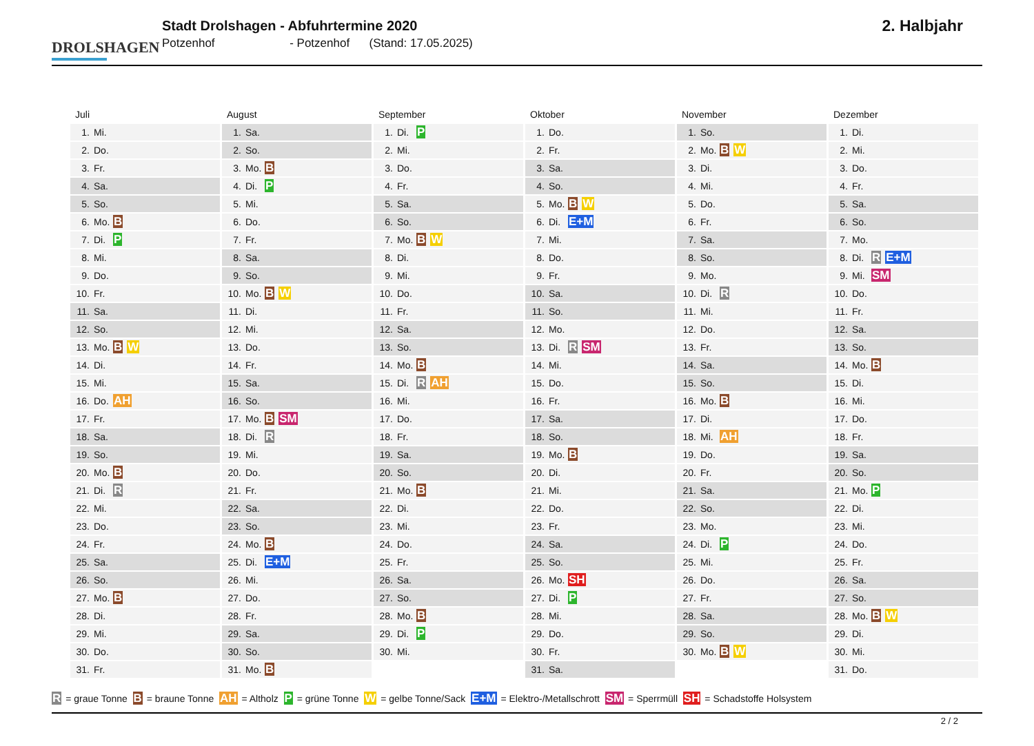DROLSHAGEN
Stadt Drolshagen - Abfuhrtermine 2020
Potzenhof - Potzenhof (Stand: 17.05.2025)
2. Halbjahr
Juli
| 1. | Mi. | |
| 2. | Do. | |
| 3. | Fr. | |
| 4. | Sa. | |
| 5. | So. | |
| 6. | Mo. | B |
| 7. | Di. | P |
| 8. | Mi. | |
| 9. | Do. | |
| 10. | Fr. | |
| 11. | Sa. | |
| 12. | So. | |
| 13. | Mo. | B W |
| 14. | Di. | |
| 15. | Mi. | |
| 16. | Do. | AH |
| 17. | Fr. | |
| 18. | Sa. | |
| 19. | So. | |
| 20. | Mo. | B |
| 21. | Di. | R |
| 22. | Mi. | |
| 23. | Do. | |
| 24. | Fr. | |
| 25. | Sa. | |
| 26. | So. | |
| 27. | Mo. | B |
| 28. | Di. | |
| 29. | Mi. | |
| 30. | Do. | |
| 31. | Fr. | |
August
| 1. | Sa. | |
| 2. | So. | |
| 3. | Mo. | B |
| 4. | Di. | P |
| 5. | Mi. | |
| 6. | Do. | |
| 7. | Fr. | |
| 8. | Sa. | |
| 9. | So. | |
| 10. | Mo. | B W |
| 11. | Di. | |
| 12. | Mi. | |
| 13. | Do. | |
| 14. | Fr. | |
| 15. | Sa. | |
| 16. | So. | |
| 17. | Mo. | B SM |
| 18. | Di. | R |
| 19. | Mi. | |
| 20. | Do. | |
| 21. | Fr. | |
| 22. | Sa. | |
| 23. | So. | |
| 24. | Mo. | B |
| 25. | Di. | E+M |
| 26. | Mi. | |
| 27. | Do. | |
| 28. | Fr. | |
| 29. | Sa. | |
| 30. | So. | |
| 31. | Mo. | B |
September
| 1. | Di. | P |
| 2. | Mi. | |
| 3. | Do. | |
| 4. | Fr. | |
| 5. | Sa. | |
| 6. | So. | |
| 7. | Mo. | B W |
| 8. | Di. | |
| 9. | Mi. | |
| 10. | Do. | |
| 11. | Fr. | |
| 12. | Sa. | |
| 13. | So. | |
| 14. | Mo. | B |
| 15. | Di. | R AH |
| 16. | Mi. | |
| 17. | Do. | |
| 18. | Fr. | |
| 19. | Sa. | |
| 20. | So. | |
| 21. | Mo. | B |
| 22. | Di. | |
| 23. | Mi. | |
| 24. | Do. | |
| 25. | Fr. | |
| 26. | Sa. | |
| 27. | So. | |
| 28. | Mo. | B |
| 29. | Di. | P |
| 30. | Mi. | |
Oktober
| 1. | Do. | |
| 2. | Fr. | |
| 3. | Sa. | |
| 4. | So. | |
| 5. | Mo. | B W |
| 6. | Di. | E+M |
| 7. | Mi. | |
| 8. | Do. | |
| 9. | Fr. | |
| 10. | Sa. | |
| 11. | So. | |
| 12. | Mo. | |
| 13. | Di. | R SM |
| 14. | Mi. | |
| 15. | Do. | |
| 16. | Fr. | |
| 17. | Sa. | |
| 18. | So. | |
| 19. | Mo. | B |
| 20. | Di. | |
| 21. | Mi. | |
| 22. | Do. | |
| 23. | Fr. | |
| 24. | Sa. | |
| 25. | So. | |
| 26. | Mo. | SH |
| 27. | Di. | P |
| 28. | Mi. | |
| 29. | Do. | |
| 30. | Fr. | |
| 31. | Sa. | |
November
| 1. | So. | |
| 2. | Mo. | B W |
| 3. | Di. | |
| 4. | Mi. | |
| 5. | Do. | |
| 6. | Fr. | |
| 7. | Sa. | |
| 8. | So. | |
| 9. | Mo. | |
| 10. | Di. | R |
| 11. | Mi. | |
| 12. | Do. | |
| 13. | Fr. | |
| 14. | Sa. | |
| 15. | So. | |
| 16. | Mo. | B |
| 17. | Di. | |
| 18. | Mi. | AH |
| 19. | Do. | |
| 20. | Fr. | |
| 21. | Sa. | |
| 22. | So. | |
| 23. | Mo. | |
| 24. | Di. | P |
| 25. | Mi. | |
| 26. | Do. | |
| 27. | Fr. | |
| 28. | Sa. | |
| 29. | So. | |
| 30. | Mo. | B W |
Dezember
| 1. | Di. | |
| 2. | Mi. | |
| 3. | Do. | |
| 4. | Fr. | |
| 5. | Sa. | |
| 6. | So. | |
| 7. | Mo. | |
| 8. | Di. | R E+M |
| 9. | Mi. | SM |
| 10. | Do. | |
| 11. | Fr. | |
| 12. | Sa. | |
| 13. | So. | |
| 14. | Mo. | B |
| 15. | Di. | |
| 16. | Mi. | |
| 17. | Do. | |
| 18. | Fr. | |
| 19. | Sa. | |
| 20. | So. | |
| 21. | Mo. | P |
| 22. | Di. | |
| 23. | Mi. | |
| 24. | Do. | |
| 25. | Fr. | |
| 26. | Sa. | |
| 27. | So. | |
| 28. | Mo. | B W |
| 29. | Di. | |
| 30. | Mi. | |
| 31. | Do. | |
R = graue Tonne B = braune Tonne AH = Altholz P = grüne Tonne W = gelbe Tonne/Sack E+M = Elektro-/Metallschrott SM = Sperrmüll SH = Schadstoffe Holsystem
2 / 2